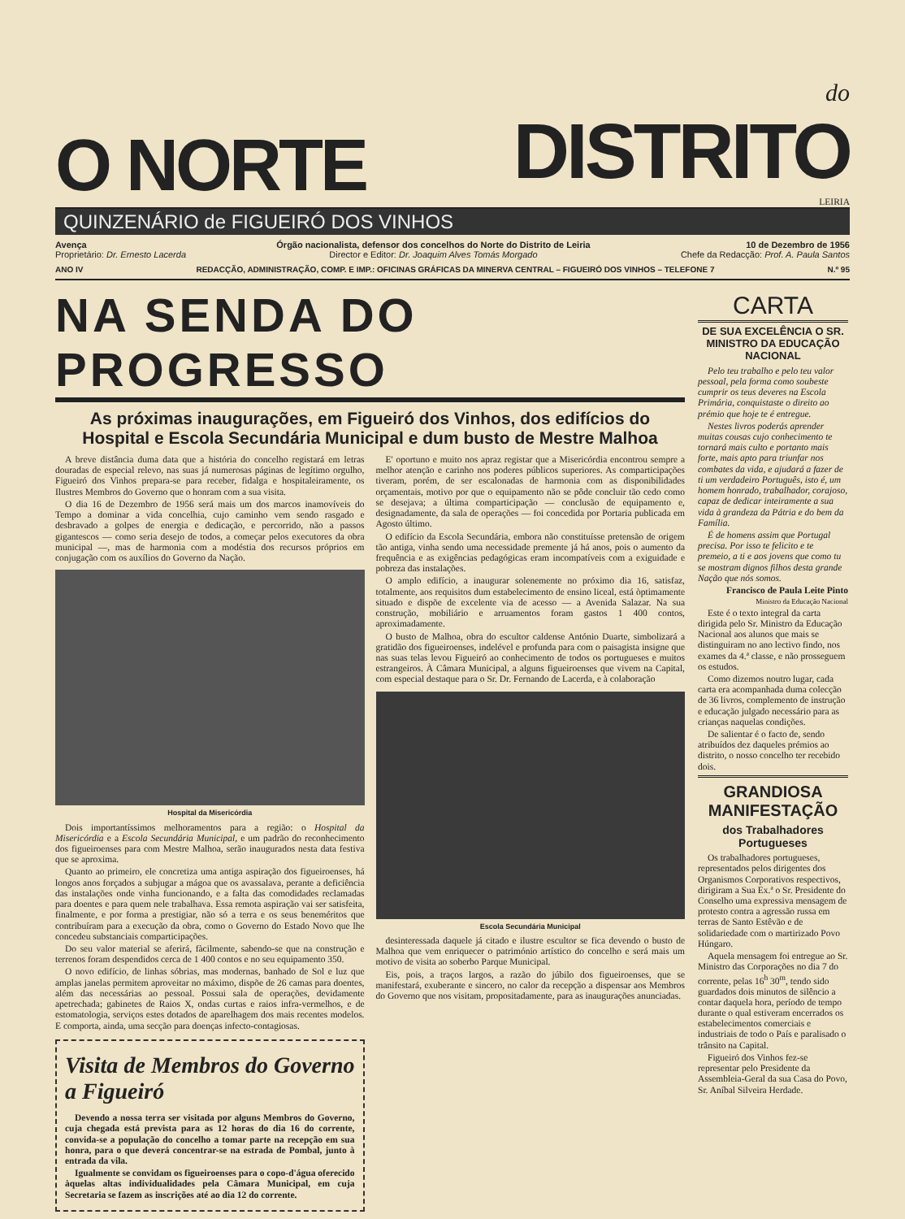O NORTE
do
DISTRITO
LEIRIA
QUINZENÁRIO de FIGUEIRÓ DOS VINHOS
Avença
Proprietário: Dr. Ernesto Lacerda Órgão nacionalista, defensor dos concelhos do Norte do Distrito de Leiria
Director e Editor: Dr. Joaquim Alves Tomás Morgado 10 de Dezembro de 1956
Chefe da Redacção: Prof. A. Paula Santos
ANO IV REDACÇÃO, ADMINISTRAÇÃO, COMP. E IMP.: OFICINAS GRÁFICAS DA MINERVA CENTRAL – FIGUEIRÓ DOS VINHOS – TELEFONE 7 N.º 95
NA SENDA DO PROGRESSO
As próximas inaugurações, em Figueiró dos Vinhos, dos edifícios do Hospital e Escola Secundária Municipal e dum busto de Mestre Malhoa
A breve distância duma data que a história do concelho registará em letras douradas de especial relevo, nas suas já numerosas páginas de legítimo orgulho, Figueiró dos Vinhos prepara-se para receber, fidalga e hospitaleiramente, os Ilustres Membros do Governo que o honram com a sua visita.
O dia 16 de Dezembro de 1956 será mais um dos marcos inamovíveis do Tempo a dominar a vida concelhia, cujo caminho vem sendo rasgado e desbravado a golpes de energia e dedicação, e percorrido, não a passos gigantescos — como seria desejo de todos, a começar pelos executores da obra municipal —, mas de harmonia com a modéstia dos recursos próprios em conjugação com os auxílios do Governo da Nação.
Hospital da Misericórdia
Dois importantíssimos melhoramentos para a região: o Hospital da Misericórdia e a Escola Secundária Municipal, e um padrão do reconhecimento dos figueiroenses para com Mestre Malhoa, serão inaugurados nesta data festiva que se aproxima.
Quanto ao primeiro, ele concretiza uma antiga aspiração dos figueiroenses, há longos anos forçados a subjugar a mágoa que os avassalava, perante a deficiência das instalações onde vinha funcionando, e a falta das comodidades reclamadas para doentes e para quem nele trabalhava. Essa remota aspiração vai ser satisfeita, finalmente, e por forma a prestigiar, não só a terra e os seus beneméritos que contribuíram para a execução da obra, como o Governo do Estado Novo que lhe concedeu substanciais comparticipações.
Do seu valor material se aferirá, fàcilmente, sabendo-se que na construção e terrenos foram despendidos cerca de 1 400 contos e no seu equipamento 350.
O novo edifício, de linhas sóbrias, mas modernas, banhado de Sol e luz que amplas janelas permitem aproveitar no máximo, dispõe de 26 camas para doentes, além das necessárias ao pessoal. Possui sala de operações, devidamente apetrechada; gabinetes de Raios X, ondas curtas e raios infra-vermelhos, e de estomatologia, serviços estes dotados de aparelhagem dos mais recentes modelos. E comporta, ainda, uma secção para doenças infecto-contagiosas.
Visita de Membros do Governo a Figueiró
Devendo a nossa terra ser visitada por alguns Membros do Governo, cuja chegada está prevista para as 12 horas do dia 16 do corrente, convida-se a população do concelho a tomar parte na recepção em sua honra, para o que deverá concentrar-se na estrada de Pombal, junto à entrada da vila.
Igualmente se convidam os figueiroenses para o copo-d'água oferecido àquelas altas individualidades pela Câmara Municipal, em cuja Secretaria se fazem as inscrições até ao dia 12 do corrente.
E' oportuno e muito nos apraz registar que a Misericórdia encontrou sempre a melhor atenção e carinho nos poderes públicos superiores. As comparticipações tiveram, porém, de ser escalonadas de harmonia com as disponibilidades orçamentais, motivo por que o equipamento não se pôde concluir tão cedo como se desejava; a última comparticipação — conclusão de equipamento e, designadamente, da sala de operações — foi concedida por Portaria publicada em Agosto último.
O edifício da Escola Secundária, embora não constituísse pretensão de origem tão antiga, vinha sendo uma necessidade premente já há anos, pois o aumento da frequência e as exigências pedagógicas eram incompatíveis com a exiguidade e pobreza das instalações.
O amplo edifício, a inaugurar solenemente no próximo dia 16, satisfaz, totalmente, aos requisitos dum estabelecimento de ensino liceal, está òptimamente situado e dispõe de excelente via de acesso — a Avenida Salazar. Na sua construção, mobiliário e arruamentos foram gastos 1 400 contos, aproximadamente.
O busto de Malhoa, obra do escultor caldense António Duarte, simbolizará a gratidão dos figueiroenses, indelével e profunda para com o paisagista insigne que nas suas telas levou Figueiró ao conhecimento de todos os portugueses e muitos estrangeiros. À Câmara Municipal, a alguns figueiroenses que vivem na Capital, com especial destaque para o Sr. Dr. Fernando de Lacerda, e à colaboração
Escola Secundária Municipal
desinteressada daquele já citado e ilustre escultor se fica devendo o busto de Malhoa que vem enriquecer o património artístico do concelho e será mais um motivo de visita ao soberbo Parque Municipal.
Eis, pois, a traços largos, a razão do júbilo dos figueiroenses, que se manifestará, exuberante e sincero, no calor da recepção a dispensar aos Membros do Governo que nos visitam, propositadamente, para as inaugurações anunciadas.
CARTA
DE SUA EXCELÊNCIA O SR. MINISTRO DA EDUCAÇÃO NACIONAL
Pelo teu trabalho e pelo teu valor pessoal, pela forma como soubeste cumprir os teus deveres na Escola Primária, conquistaste o direito ao prémio que hoje te é entregue.
Nestes livros poderás aprender muitas cousas cujo conhecimento te tornará mais culto e portanto mais forte, mais apto para triunfar nos combates da vida, e ajudará a fazer de ti um verdadeiro Português, isto é, um homem honrado, trabalhador, corajoso, capaz de dedicar inteiramente a sua vida à grandeza da Pátria e do bem da Família.
É de homens assim que Portugal precisa. Por isso te felicito e te premeio, a ti e aos jovens que como tu se mostram dignos filhos desta grande Nação que nós somos.
Francisco de Paula Leite Pinto
Ministro da Educação Nacional
Este é o texto integral da carta dirigida pelo Sr. Ministro da Educação Nacional aos alunos que mais se distinguiram no ano lectivo findo, nos exames da 4.ª classe, e não prosseguem os estudos.
Como dizemos noutro lugar, cada carta era acompanhada duma colecção de 36 livros, complemento de instrução e educação julgado necessário para as crianças naquelas condições.
De salientar é o facto de, sendo atribuídos dez daqueles prémios ao distrito, o nosso concelho ter recebido dois.
GRANDIOSA MANIFESTAÇÃO
dos Trabalhadores Portugueses
Os trabalhadores portugueses, representados pelos dirigentes dos Organismos Corporativos respectivos, dirigiram a Sua Ex.ª o Sr. Presidente do Conselho uma expressiva mensagem de protesto contra a agressão russa em terras de Santo Estêvão e de solidariedade com o martirizado Povo Húngaro.
Aquela mensagem foi entregue ao Sr. Ministro das Corporações no dia 7 do corrente, pelas 16<sup>h</sup> 30<sup>m</sup>, tendo sido guardados dois minutos de silêncio a contar daquela hora, período de tempo durante o qual estiveram encerrados os estabelecimentos comerciais e industriais de todo o País e paralisado o trânsito na Capital.
Figueiró dos Vinhos fez-se representar pelo Presidente da Assembleia-Geral da sua Casa do Povo, Sr. Aníbal Silveira Herdade.